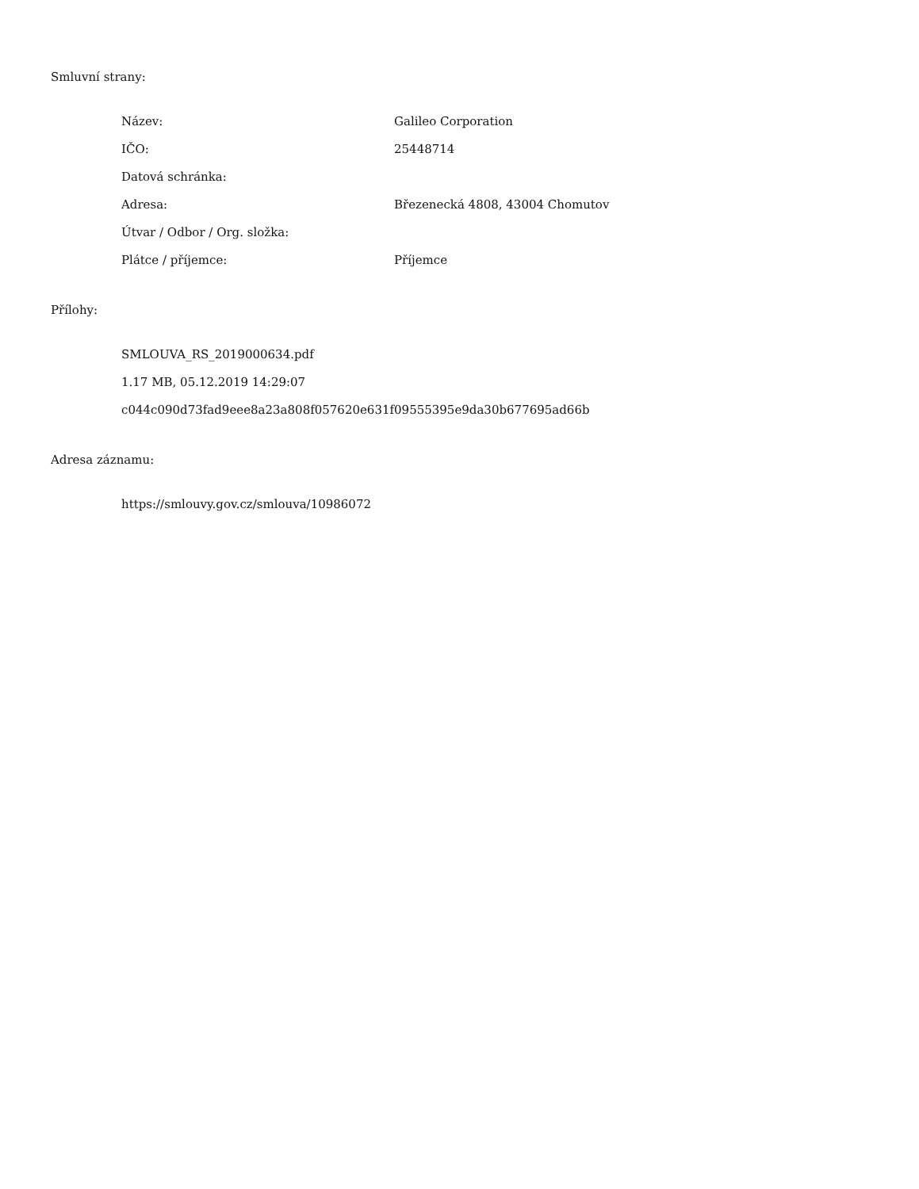Smluvní strany:
| Název: | Galileo Corporation |
| IČO: | 25448714 |
| Datová schránka: | |
| Adresa: | Březenecká 4808, 43004 Chomutov |
| Útvar / Odbor / Org. složka: | |
| Plátce / příjemce: | Příjemce |
Přílohy:
SMLOUVA_RS_2019000634.pdf
1.17 MB, 05.12.2019 14:29:07
c044c090d73fad9eee8a23a808f057620e631f09555395e9da30b677695ad66b
Adresa záznamu:
https://smlouvy.gov.cz/smlouva/10986072